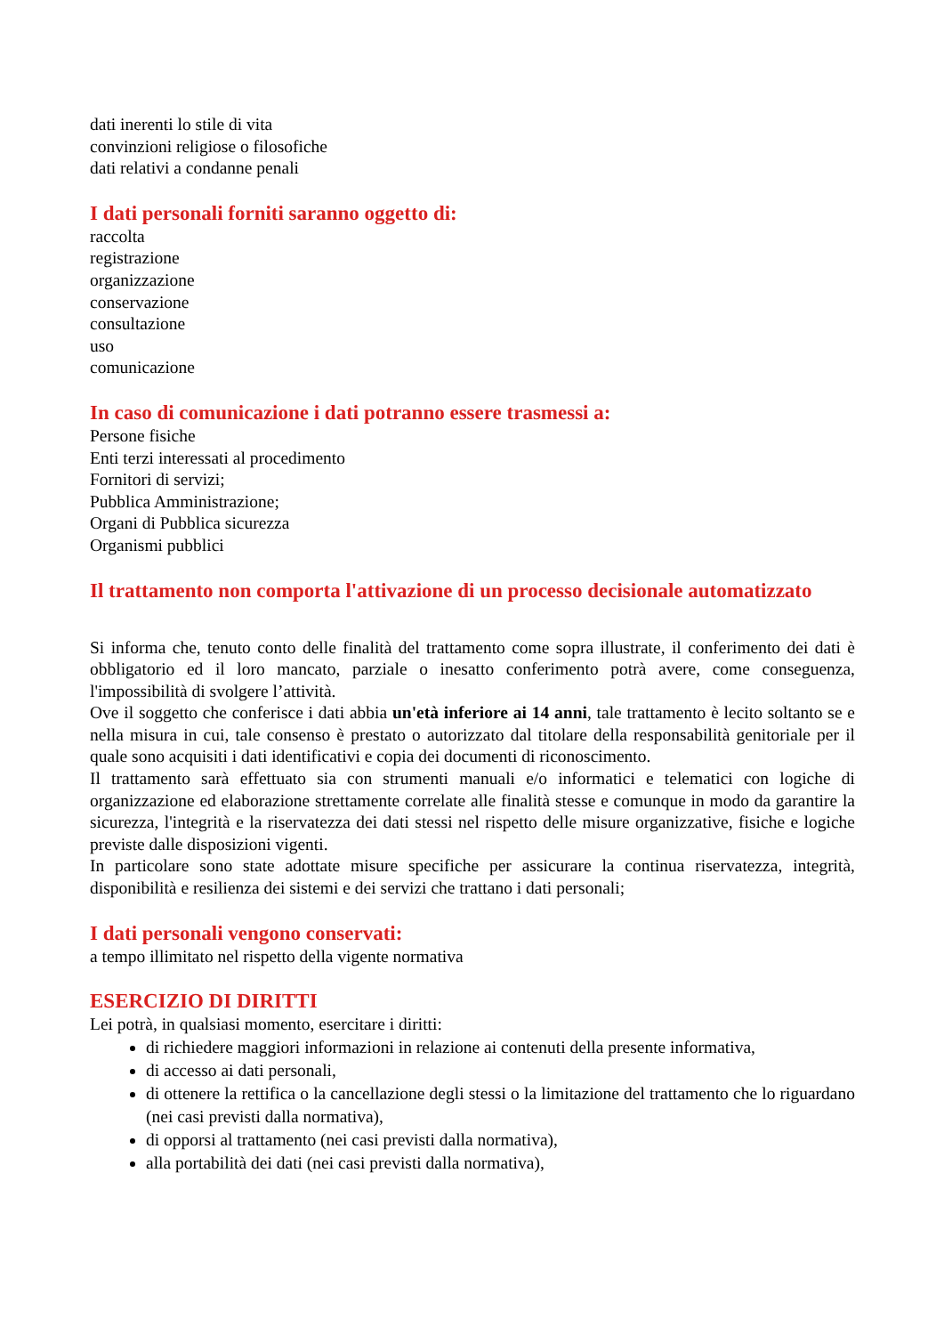dati inerenti lo stile di vita
convinzioni religiose o filosofiche
dati relativi a condanne penali
I dati personali forniti saranno oggetto di:
raccolta
registrazione
organizzazione
conservazione
consultazione
uso
comunicazione
In caso di comunicazione i dati potranno essere trasmessi a:
Persone fisiche
Enti terzi interessati al procedimento
Fornitori di servizi;
Pubblica Amministrazione;
Organi di Pubblica sicurezza
Organismi pubblici
Il trattamento non comporta l'attivazione di un processo decisionale automatizzato
Si informa che, tenuto conto delle finalità del trattamento come sopra illustrate, il conferimento dei dati è obbligatorio ed il loro mancato, parziale o inesatto conferimento potrà avere, come conseguenza, l'impossibilità di svolgere l’attività.
Ove il soggetto che conferisce i dati abbia un'età inferiore ai 14 anni, tale trattamento è lecito soltanto se e nella misura in cui, tale consenso è prestato o autorizzato dal titolare della responsabilità genitoriale per il quale sono acquisiti i dati identificativi e copia dei documenti di riconoscimento.
Il trattamento sarà effettuato sia con strumenti manuali e/o informatici e telematici con logiche di organizzazione ed elaborazione strettamente correlate alle finalità stesse e comunque in modo da garantire la sicurezza, l'integrità e la riservatezza dei dati stessi nel rispetto delle misure organizzative, fisiche e logiche previste dalle disposizioni vigenti.
In particolare sono state adottate misure specifiche per assicurare la continua riservatezza, integrità, disponibilità e resilienza dei sistemi e dei servizi che trattano i dati personali;
I dati personali vengono conservati:
a tempo illimitato nel rispetto della vigente normativa
ESERCIZIO DI DIRITTI
Lei potrà, in qualsiasi momento, esercitare i diritti:
di richiedere maggiori informazioni in relazione ai contenuti della presente informativa,
di accesso ai dati personali,
di ottenere la rettifica o la cancellazione degli stessi o la limitazione del trattamento che lo riguardano (nei casi previsti dalla normativa),
di opporsi al trattamento (nei casi previsti dalla normativa),
alla portabilità dei dati (nei casi previsti dalla normativa),